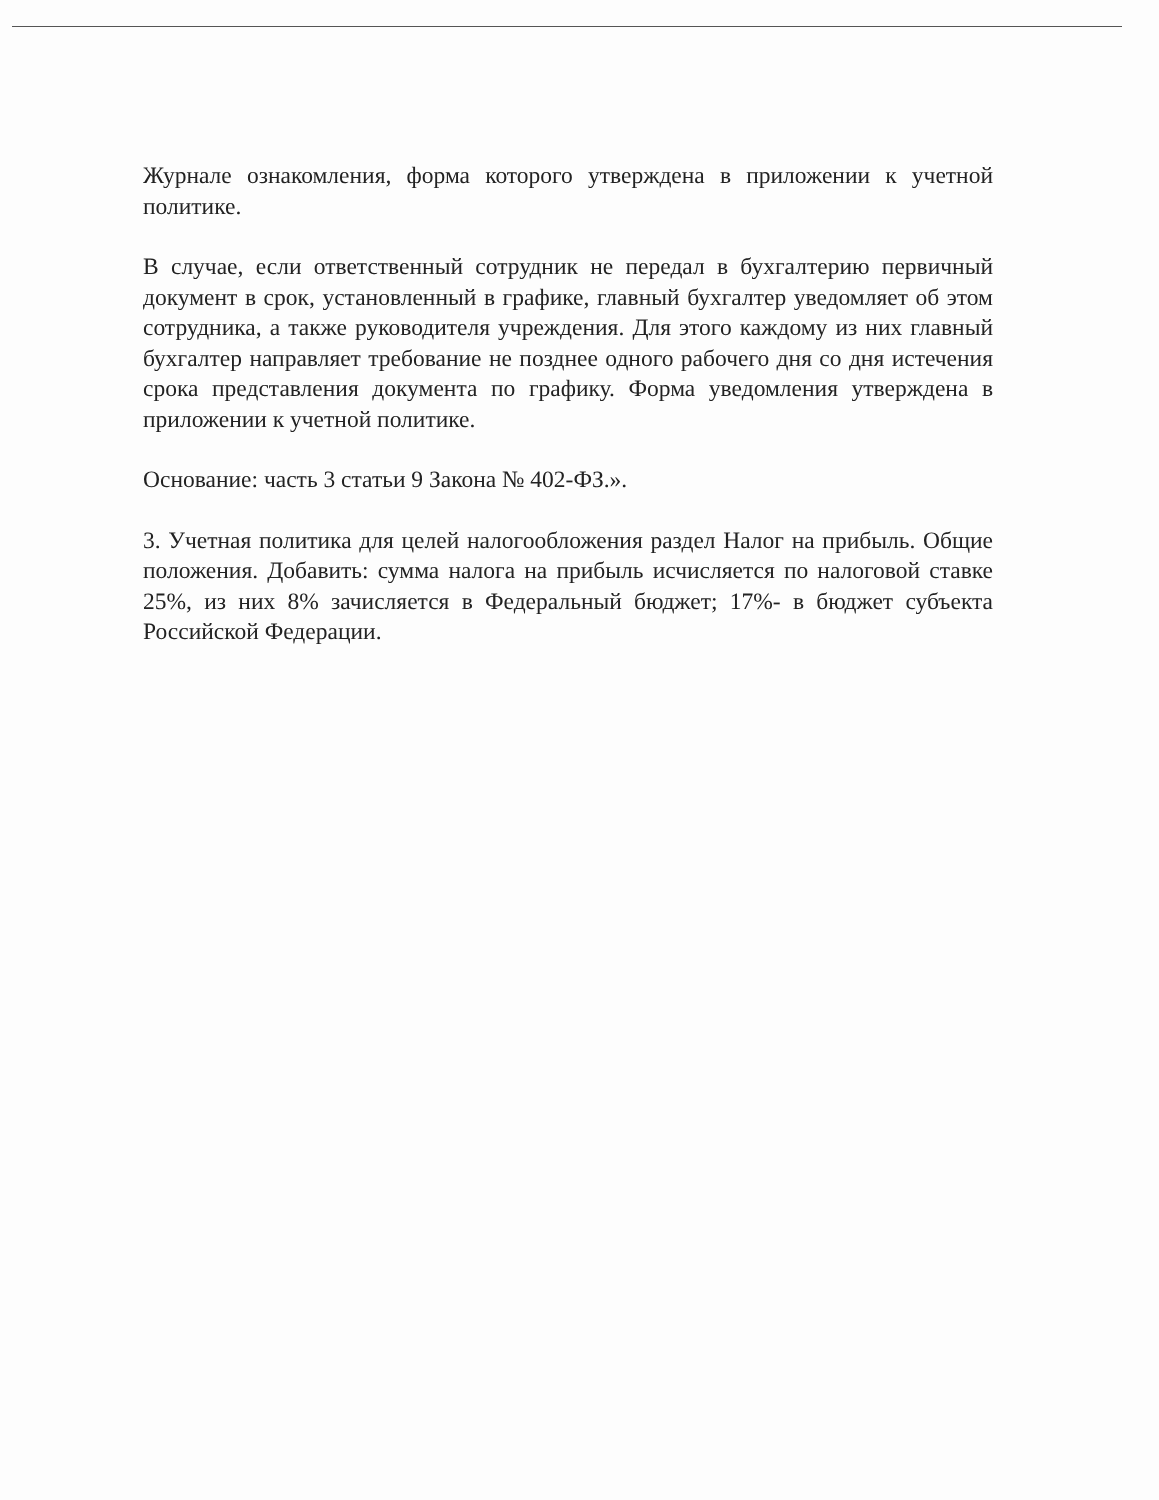Журнале ознакомления, форма которого утверждена в приложении к учетной политике.
В случае, если ответственный сотрудник не передал в бухгалтерию первичный документ в срок, установленный в графике, главный бухгалтер уведомляет об этом сотрудника, а также руководителя учреждения. Для этого каждому из них главный бухгалтер направляет требование не позднее одного рабочего дня со дня истечения срока представления документа по графику. Форма уведомления утверждена в приложении к учетной политике.
Основание: часть 3 статьи 9 Закона № 402-ФЗ.».
3. Учетная политика для целей налогообложения раздел Налог на прибыль. Общие положения. Добавить: сумма налога на прибыль исчисляется по налоговой ставке 25%, из них 8% зачисляется в Федеральный бюджет; 17%- в бюджет субъекта Российской Федерации.